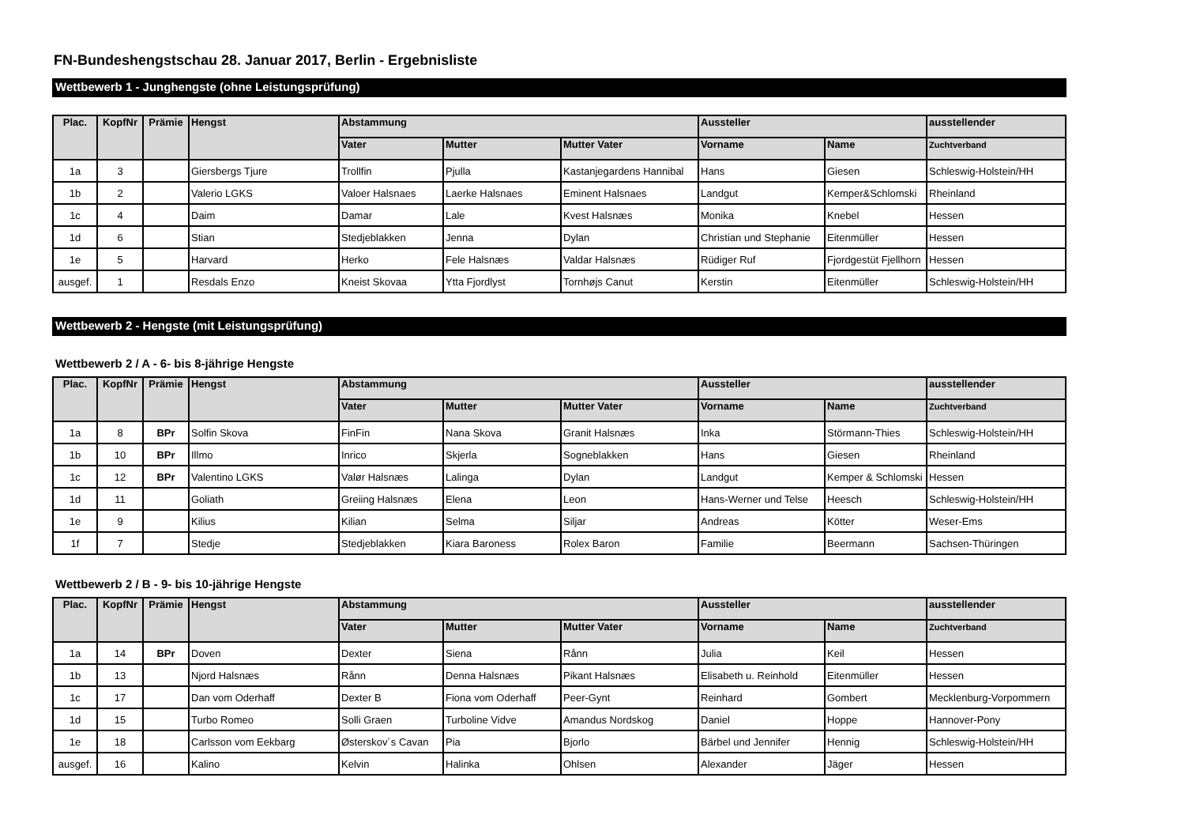FN-Bundeshengstschau 28. Januar 2017, Berlin - Ergebnisliste
Wettbewerb 1 - Junghengste (ohne Leistungsprüfung)
| Plac. | KopfNr | Prämie | Hengst | Abstammung | | | Aussteller | | ausstellender |
| --- | --- | --- | --- | --- | --- | --- | --- | --- | --- |
| | | | | Vater | Mutter | Mutter Vater | Vorname | Name | Zuchtverband |
| 1a | 3 | | Giersbergs Tjure | Trollfin | Pjulla | Kastanjegardens Hannibal | Hans | Giesen | Schleswig-Holstein/HH |
| 1b | 2 | | Valerio LGKS | Valoer Halsnaes | Laerke Halsnaes | Eminent Halsnaes | Landgut | Kemper&Schlomski | Rheinland |
| 1c | 4 | | Daim | Damar | Lale | Kvest Halsnæs | Monika | Knebel | Hessen |
| 1d | 6 | | Stian | Stedjeblakken | Jenna | Dylan | Christian und Stephanie | Eitenmüller | Hessen |
| 1e | 5 | | Harvard | Herko | Fele Halsnæs | Valdar Halsnæs | Rüdiger Ruf | Fjordgestüt Fjellhorn | Hessen |
| ausgef. | 1 | | Resdals Enzo | Kneist Skovaa | Ytta Fjordlyst | Tornhøjs Canut | Kerstin | Eitenmüller | Schleswig-Holstein/HH |
Wettbewerb 2 - Hengste (mit Leistungsprüfung)
Wettbewerb 2 / A - 6- bis 8-jährige Hengste
| Plac. | KopfNr | Prämie | Hengst | Abstammung | | | Aussteller | | ausstellender |
| --- | --- | --- | --- | --- | --- | --- | --- | --- | --- |
| | | | | Vater | Mutter | Mutter Vater | Vorname | Name | Zuchtverband |
| 1a | 8 | BPr | Solfin Skova | FinFin | Nana Skova | Granit Halsnæs | Inka | Störmann-Thies | Schleswig-Holstein/HH |
| 1b | 10 | BPr | Illmo | Inrico | Skjerla | Sogneblakken | Hans | Giesen | Rheinland |
| 1c | 12 | BPr | Valentino LGKS | Valør Halsnæs | Lalinga | Dylan | Landgut | Kemper & Schlomski | Hessen |
| 1d | 11 | | Goliath | Greiing Halsnæs | Elena | Leon | Hans-Werner und Telse | Heesch | Schleswig-Holstein/HH |
| 1e | 9 | | Kilius | Kilian | Selma | Siljar | Andreas | Kötter | Weser-Ems |
| 1f | 7 | | Stedje | Stedjeblakken | Kiara Baroness | Rolex Baron | Familie | Beermann | Sachsen-Thüringen |
Wettbewerb 2 / B - 9- bis 10-jährige Hengste
| Plac. | KopfNr | Prämie | Hengst | Abstammung | | | Aussteller | | ausstellender |
| --- | --- | --- | --- | --- | --- | --- | --- | --- | --- |
| | | | | Vater | Mutter | Mutter Vater | Vorname | Name | Zuchtverband |
| 1a | 14 | BPr | Doven | Dexter | Siena | Rånn | Julia | Keil | Hessen |
| 1b | 13 | | Njord Halsnæs | Rånn | Denna Halsnæs | Pikant Halsnæs | Elisabeth u. Reinhold | Eitenmüller | Hessen |
| 1c | 17 | | Dan vom Oderhaff | Dexter B | Fiona vom Oderhaff | Peer-Gynt | Reinhard | Gombert | Mecklenburg-Vorpommern |
| 1d | 15 | | Turbo Romeo | Solli Graen | Turboline Vidve | Amandus Nordskog | Daniel | Hoppe | Hannover-Pony |
| 1e | 18 | | Carlsson vom Eekbarg | Østerskov´s Cavan | Pia | Bjorlo | Bärbel und Jennifer | Hennig | Schleswig-Holstein/HH |
| ausgef. | 16 | | Kalino | Kelvin | Halinka | Ohlsen | Alexander | Jäger | Hessen |